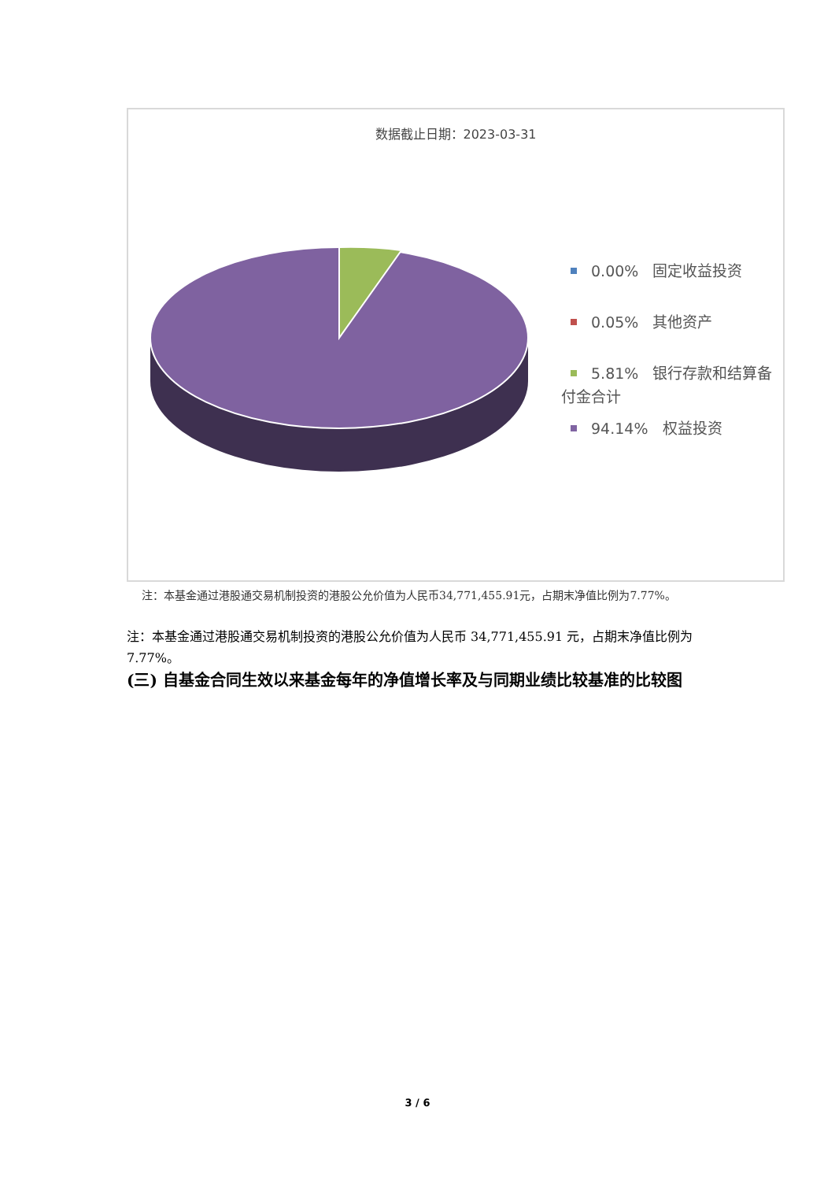数据截止日期：2023-03-31
0.00% 固定收益投资
0.05% 其他资产
5.81% 银行存款和结算备付金合计
94.14% 权益投资
注：本基金通过港股通交易机制投资的港股公允价值为人民币34,771,455.91元，占期末净值比例为7.77%。
注：本基金通过港股通交易机制投资的港股公允价值为人民币 34,771,455.91 元，占期末净值比例为 7.77%。
(三) 自基金合同生效以来基金每年的净值增长率及与同期业绩比较基准的比较图
3 / 6